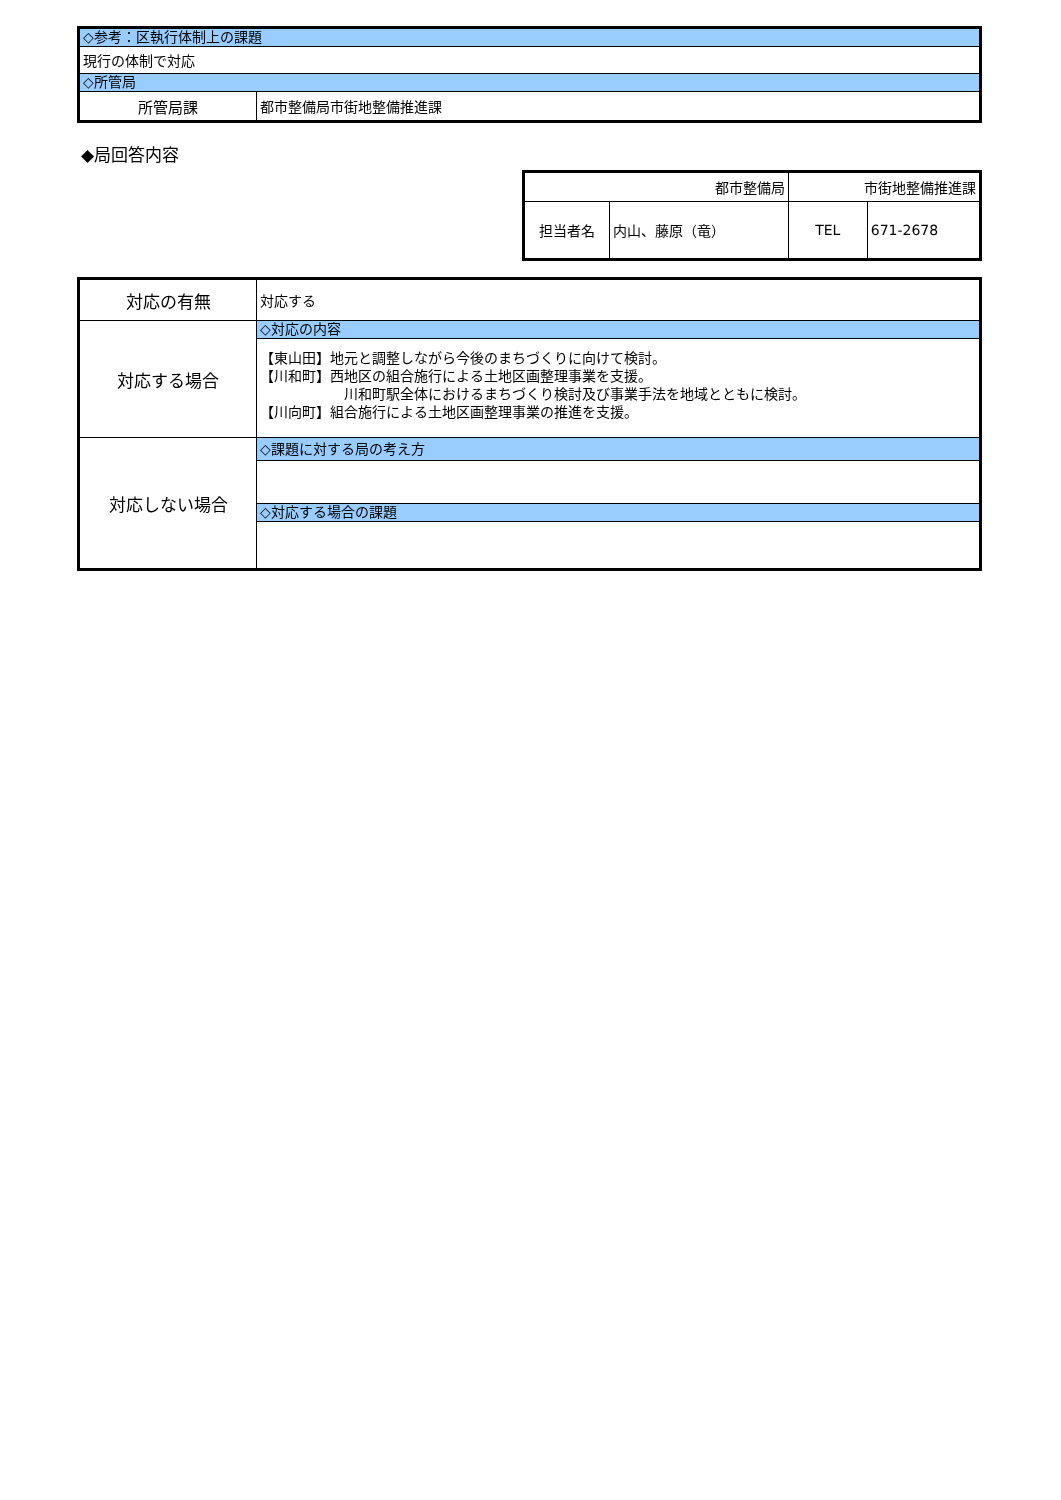| ◇参考：区執行体制上の課題 | |
| 現行の体制で対応 | |
| ◇所管局 | |
| 所管局課 | 都市整備局市街地整備推進課 |
◆局回答内容
| 都市整備局 | | 市街地整備推進課 | |
| 担当者名 | 内山、藤原（竜） | TEL | 671-2678 |
| 対応の有無 | 対応する |
| 対応する場合 | ◇対応の内容 【東山田】地元と調整しながら今後のまちづくりに向けて検討。 【川和町】西地区の組合施行による土地区画整理事業を支援。 川和町駅全体におけるまちづくり検討及び事業手法を地域とともに検討。 【川向町】組合施行による土地区画整理事業の推進を支援。 |
| 対応しない場合 | ◇課題に対する局の考え方 ◇対応する場合の課題 |